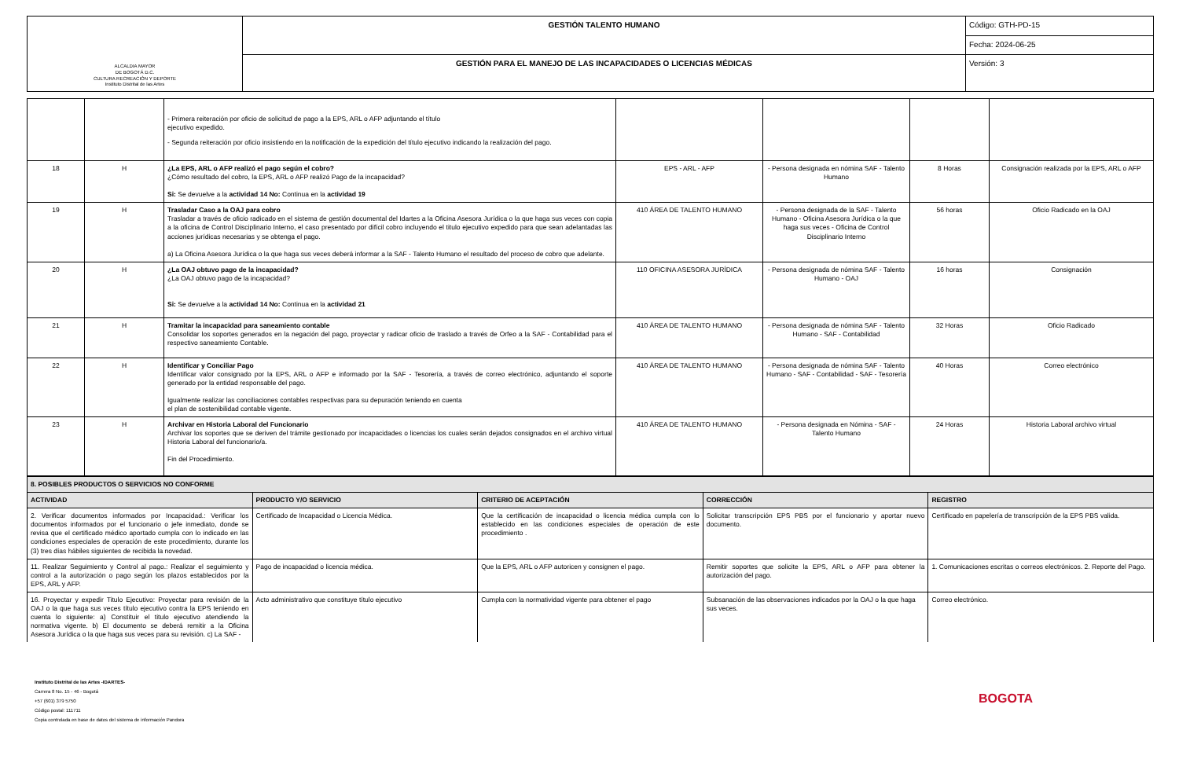| ALCALDIA MAYOR DE BOGOTÁ D.C. CULTURA RECREACIÓN Y DEPORTE Instituto Distrital de las Artes | GESTIÓN TALENTO HUMANO | Código: GTH-PD-15 |
| | | Fecha: 2024-06-25 |
| | GESTIÓN PARA EL MANEJO DE LAS INCAPACIDADES O LICENCIAS MÉDICAS | Versión: 3 |
| | | - Primera reiteración por oficio de solicitud de pago a la EPS, ARL o AFP adjuntando el título ejecutivo expedido. - Segunda reiteración por oficio insistiendo en la notificación de la expedición del título ejecutivo indicando la realización del pago. | | | | |
| 18 | H | ¿La EPS, ARL o AFP realizó el pago según el cobro? ¿Cómo resultado del cobro, la EPS, ARL o AFP realizó Pago de la incapacidad? Si: Se devuelve a la actividad 14 No: Continua en la actividad 19 | EPS - ARL - AFP | - Persona designada en nómina SAF - Talento Humano | 8 Horas | Consignación realizada por la EPS, ARL o AFP |
| 19 | H | Trasladar Caso a la OAJ para cobro Trasladar a través de oficio radicado en el sistema de gestión documental del Idartes a la Oficina Asesora Jurídica o la que haga sus veces con copia a la oficina de Control Disciplinario Interno, el caso presentado por difícil cobro incluyendo el titulo ejecutivo expedido para que sean adelantadas las acciones jurídicas necesarias y se obtenga el pago. a) La Oficina Asesora Jurídica o la que haga sus veces deberá informar a la SAF - Talento Humano el resultado del proceso de cobro que adelante. | 410 ÁREA DE TALENTO HUMANO | - Persona designada de la SAF - Talento Humano - Oficina Asesora Jurídica o la que haga sus veces - Oficina de Control Disciplinario Interno | 56 horas | Oficio Radicado en la OAJ |
| 20 | H | ¿La OAJ obtuvo pago de la incapacidad? ¿La OAJ obtuvo pago de la incapacidad? Si: Se devuelve a la actividad 14 No: Continua en la actividad 21 | 110 OFICINA ASESORA JURÍDICA | - Persona designada de nómina SAF - Talento Humano - OAJ | 16 horas | Consignación |
| 21 | H | Tramitar la incapacidad para saneamiento contable Consolidar los soportes generados en la negación del pago, proyectar y radicar oficio de traslado a través de Orfeo a la SAF - Contabilidad para el respectivo saneamiento Contable. | 410 ÁREA DE TALENTO HUMANO | - Persona designada de nómina SAF - Talento Humano - SAF - Contabilidad | 32 Horas | Oficio Radicado |
| 22 | H | Identificar y Conciliar Pago Identificar valor consignado por la EPS, ARL o AFP e informado por la SAF - Tesorería, a través de correo electrónico, adjuntando el soporte generado por la entidad responsable del pago. Igualmente realizar las conciliaciones contables respectivas para su depuración teniendo en cuenta el plan de sostenibilidad contable vigente. | 410 ÁREA DE TALENTO HUMANO | - Persona designada de nómina SAF - Talento Humano - SAF - Contabilidad - SAF - Tesorería | 40 Horas | Correo electrónico |
| 23 | H | Archivar en Historia Laboral del Funcionario Archivar los soportes que se deriven del trámite gestionado por incapacidades o licencias los cuales serán dejados consignados en el archivo virtual Historia Laboral del funcionario/a. Fin del Procedimiento. | 410 ÁREA DE TALENTO HUMANO | - Persona designada en Nómina - SAF - Talento Humano | 24 Horas | Historia Laboral archivo virtual |
| 8. POSIBLES PRODUCTOS O SERVICIOS NO CONFORME | | | | |
| ACTIVIDAD | PRODUCTO Y/O SERVICIO | CRITERIO DE ACEPTACIÓN | CORRECCIÓN | REGISTRO |
| 2. Verificar documentos informados por Incapacidad.: Verificar los documentos informados por el funcionario o jefe inmediato, donde se revisa que el certificado médico aportado cumpla con lo indicado en las condiciones especiales de operación de este procedimiento, durante los (3) tres días hábiles siguientes de recibida la novedad. | Certificado de Incapacidad o Licencia Médica. | Que la certificación de incapacidad o licencia médica cumpla con lo establecido en las condiciones especiales de operación de este procedimiento . | Solicitar transcripción EPS PBS por el funcionario y aportar nuevo documento. | Certificado en papelería de transcripción de la EPS PBS valida. |
| 11. Realizar Seguimiento y Control al pago.: Realizar el seguimiento y control a la autorización o pago según los plazos establecidos por la EPS, ARL y AFP. | Pago de incapacidad o licencia médica. | Que la EPS, ARL o AFP autoricen y consignen el pago. | Remitir soportes que solicite la EPS, ARL o AFP para obtener la autorización del pago. | 1. Comunicaciones escritas o correos electrónicos. 2. Reporte del Pago. |
| 16. Proyectar y expedir Titulo Ejecutivo: Proyectar para revisión de la OAJ o la que haga sus veces título ejecutivo contra la EPS teniendo en cuenta lo siguiente: a) Constituir el titulo ejecutivo atendiendo la normativa vigente. b) El documento se deberá remitir a la Oficina Asesora Jurídica o la que haga sus veces para su revisión. c) La SAF - | Acto administrativo que constituye título ejecutivo | Cumpla con la normatividad vigente para obtener el pago | Subsanación de las observaciones indicados por la OAJ o la que haga sus veces. | Correo electrónico. |
Instituto Distrital de las Artes -IDARTES-
Carrera 8 No. 15 - 46 - Bogotá
+57 (601) 379 5750
Código postal: 111711
Copia controlada en base de datos del sistema de información Pandora
BOGOTA